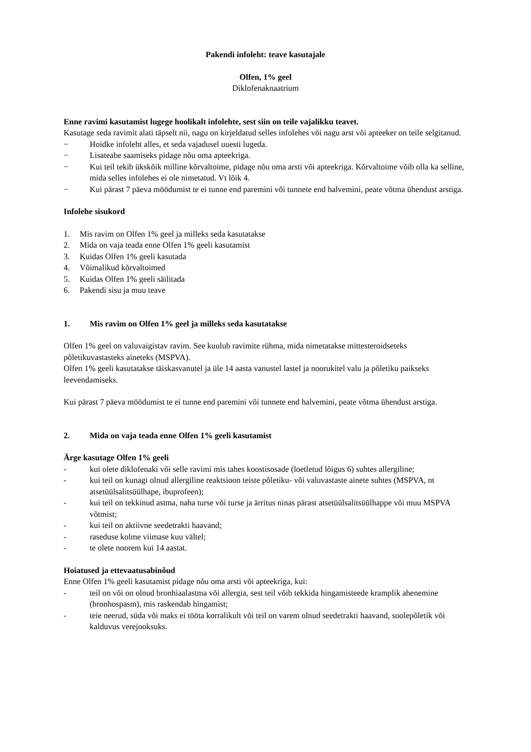Pakendi infoleht: teave kasutajale
Olfen, 1% geel
Diklofenaknaatrium
Enne ravimi kasutamist lugege hoolikalt infolehte, sest siin on teile vajalikku teavet.
Kasutage seda ravimit alati täpselt nii, nagu on kirjeldatud selles infolehes või nagu arst või apteeker on teile selgitanud.
− Hoidke infoleht alles, et seda vajadusel uuesti lugeda.
− Lisateabe saamiseks pidage nõu oma apteekriga.
− Kui teil tekib ükskõik milline kõrvaltoime, pidage nõu oma arsti või apteekriga. Kõrvaltoime võib olla ka selline, mida selles infolehes ei ole nimetatud. Vt lõik 4.
− Kui pärast 7 päeva möödumist te ei tunne end paremini või tunnete end halvemini, peate võtma ühendust arstiga.
Infolehe sisukord
1. Mis ravim on Olfen 1% geel ja milleks seda kasutatakse
2. Mida on vaja teada enne Olfen 1% geeli kasutamist
3. Kuidas Olfen 1% geeli kasutada
4. Võimalikud kõrvaltoimed
5. Kuidas Olfen 1% geeli säilitada
6. Pakendi sisu ja muu teave
1. Mis ravim on Olfen 1% geel ja milleks seda kasutatakse
Olfen 1% geel on valuvaigistav ravim. See kuulub ravimite rühma, mida nimetatakse mittesteroidseteks põletikuvastasteks aineteks (MSPVA).
Olfen 1% geeli kasutatakse täiskasvanutel ja üle 14 aasta vanustel lastel ja noorukitel valu ja põletiku paikseks leevendamiseks.
Kui pärast 7 päeva möödumist te ei tunne end paremini või tunnete end halvemini, peate võtma ühendust arstiga.
2. Mida on vaja teada enne Olfen 1% geeli kasutamist
Ärge kasutage Olfen 1% geeli
- kui olete diklofenaki või selle ravimi mis tahes koostisosade (loetletud lõigus 6) suhtes allergiline;
- kui teil on kunagi olnud allergiline reaktsioon teiste põletiku- või valuvastaste ainete suhtes (MSPVA, nt atsetüülsalitsüülhape, ibuprofeen);
- kui teil on tekkinud astma, naha turse või turse ja ärritus ninas pärast atsetüülsalitsüülhappe või muu MSPVA võtmist;
- kui teil on aktiivne seedetrakti haavand;
- raseduse kolme viimase kuu vältel;
- te olete noorem kui 14 aastat.
Hoiatused ja ettevaatusabinõud
Enne Olfen 1% geeli kasutamist pidage nõu oma arsti või apteekriga, kui:
- teil on või on olnud bronhiaalastma või allergia, sest teil võib tekkida hingamisteede kramplik ahenemine (bronhospasm), mis raskendab hingamist;
- teie neerud, süda või maks ei tööta korralikult või teil on varem olnud seedetrakti haavand, soolepõletik või kalduvus verejooksuks.